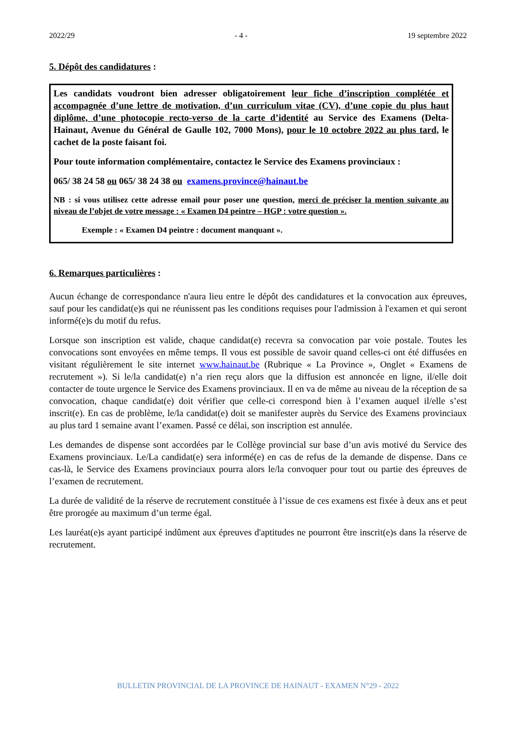2022/29 - 4 - 19 septembre 2022
5. Dépôt des candidatures :
Les candidats voudront bien adresser obligatoirement leur fiche d’inscription complétée et accompagnée d’une lettre de motivation, d’un curriculum vitae (CV), d’une copie du plus haut diplôme, d’une photocopie recto-verso de la carte d’identité au Service des Examens (Delta-Hainaut, Avenue du Général de Gaulle 102, 7000 Mons), pour le 10 octobre 2022 au plus tard, le cachet de la poste faisant foi.
Pour toute information complémentaire, contactez le Service des Examens provinciaux :
065/ 38 24 58 ou 065/ 38 24 38 ou examens.province@hainaut.be
NB : si vous utilisez cette adresse email pour poser une question, merci de préciser la mention suivante au niveau de l’objet de votre message : « Examen D4 peintre – HGP : votre question ».
Exemple : « Examen D4 peintre : document manquant ».
6. Remarques particulières :
Aucun échange de correspondance n'aura lieu entre le dépôt des candidatures et la convocation aux épreuves, sauf pour les candidat(e)s qui ne réunissent pas les conditions requises pour l'admission à l'examen et qui seront informé(e)s du motif du refus.
Lorsque son inscription est valide, chaque candidat(e) recevra sa convocation par voie postale. Toutes les convocations sont envoyées en même temps. Il vous est possible de savoir quand celles-ci ont été diffusées en visitant régulièrement le site internet www.hainaut.be (Rubrique « La Province », Onglet « Examens de recrutement »). Si le/la candidat(e) n’a rien reçu alors que la diffusion est annoncée en ligne, il/elle doit contacter de toute urgence le Service des Examens provinciaux. Il en va de même au niveau de la réception de sa convocation, chaque candidat(e) doit vérifier que celle-ci correspond bien à l’examen auquel il/elle s’est inscrit(e). En cas de problème, le/la candidat(e) doit se manifester auprès du Service des Examens provinciaux au plus tard 1 semaine avant l’examen. Passé ce délai, son inscription est annulée.
Les demandes de dispense sont accordées par le Collège provincial sur base d’un avis motivé du Service des Examens provinciaux. Le/La candidat(e) sera informé(e) en cas de refus de la demande de dispense. Dans ce cas-là, le Service des Examens provinciaux pourra alors le/la convoquer pour tout ou partie des épreuves de l’examen de recrutement.
La durée de validité de la réserve de recrutement constituée à l’issue de ces examens est fixée à deux ans et peut être prorogée au maximum d’un terme égal.
Les lauréat(e)s ayant participé indûment aux épreuves d'aptitudes ne pourront être inscrit(e)s dans la réserve de recrutement.
BULLETIN PROVINCIAL DE LA PROVINCE DE HAINAUT - EXAMEN N°29 - 2022